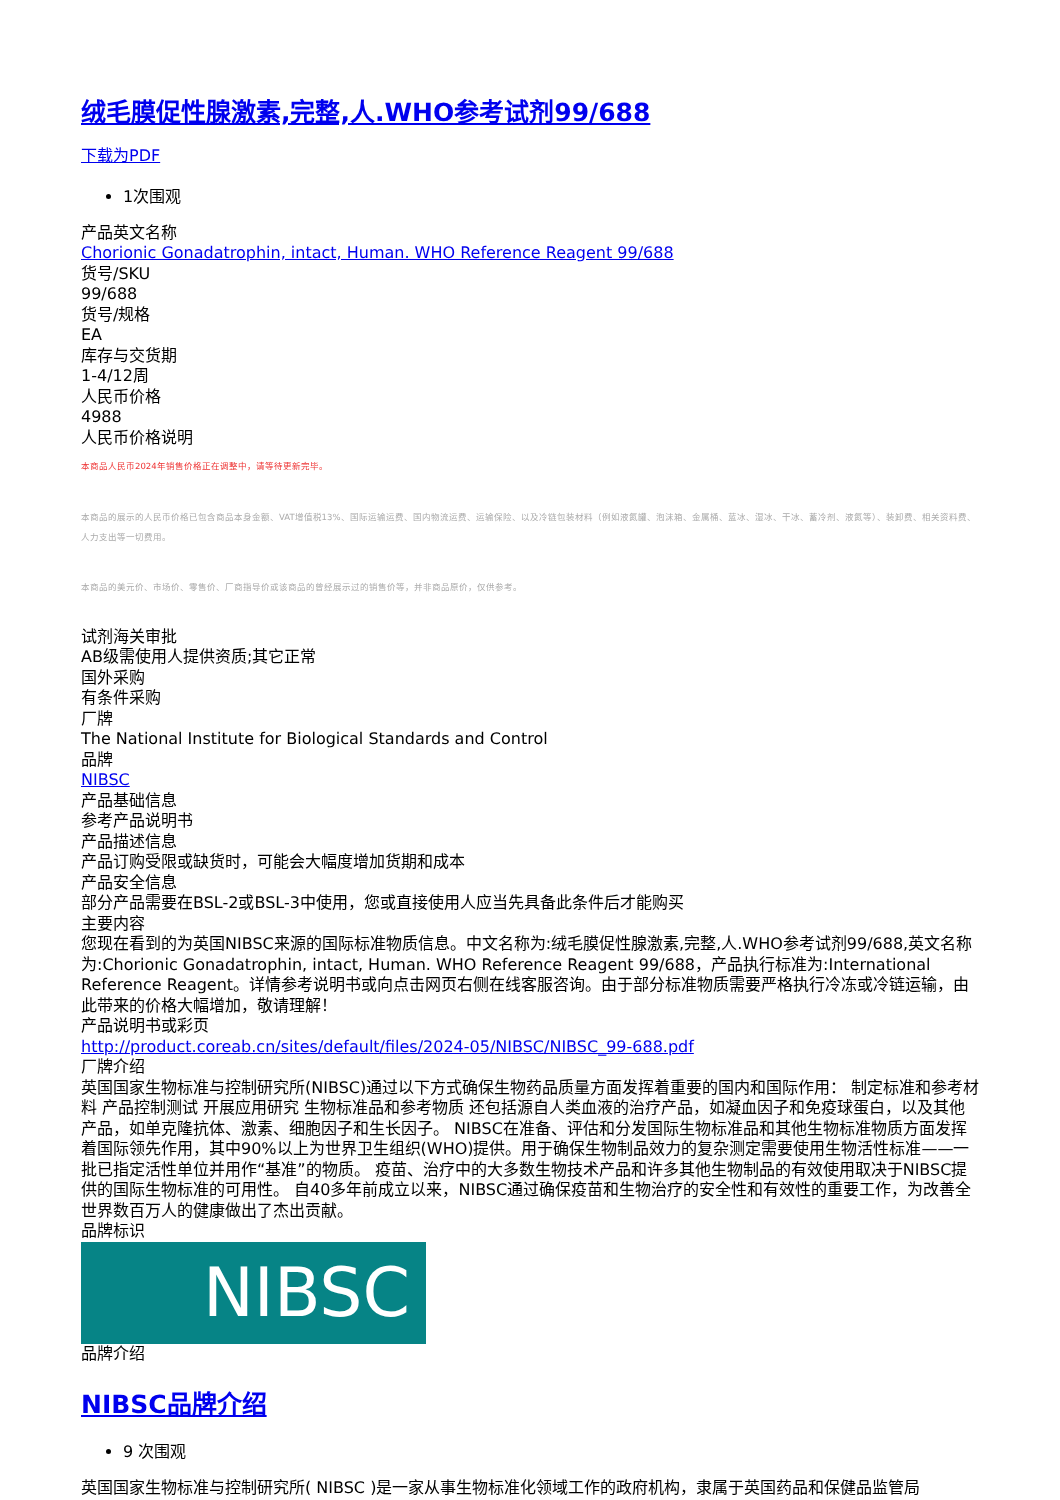绒毛膜促性腺激素,完整,人.WHO参考试剂99/688
下载为PDF
1次围观
产品英文名称
Chorionic Gonadatrophin, intact, Human. WHO Reference Reagent 99/688
货号/SKU
99/688
货号/规格
EA
库存与交货期
1-4/12周
人民币价格
4988
人民币价格说明
本商品人民币2024年销售价格正在调整中，请等待更新完毕。
本商品的展示的人民币价格已包含商品本身金额、VAT增值税13%、国际运输运费、国内物流运费、运输保险、以及冷链包装材料（例如液氮罐、泡沫箱、金属桶、蓝冰、湿冰、干冰、蓄冷剂、液氮等）、装卸费、相关资料费、人力支出等一切费用。
本商品的美元价、市场价、零售价、厂商指导价或该商品的曾经展示过的销售价等，并非商品原价，仅供参考。
试剂海关审批
AB级需使用人提供资质;其它正常
国外采购
有条件采购
厂牌
The National Institute for Biological Standards and Control
品牌
NIBSC
产品基础信息
参考产品说明书
产品描述信息
产品订购受限或缺货时，可能会大幅度增加货期和成本
产品安全信息
部分产品需要在BSL-2或BSL-3中使用，您或直接使用人应当先具备此条件后才能购买
主要内容
您现在看到的为英国NIBSC来源的国际标准物质信息。中文名称为:绒毛膜促性腺激素,完整,人.WHO参考试剂99/688,英文名称为:Chorionic Gonadatrophin, intact, Human. WHO Reference Reagent 99/688，产品执行标准为:International Reference Reagent。详情参考说明书或向点击网页右侧在线客服咨询。由于部分标准物质需要严格执行冷冻或冷链运输，由此带来的价格大幅增加，敬请理解！
产品说明书或彩页
http://product.coreab.cn/sites/default/files/2024-05/NIBSC/NIBSC_99-688.pdf
厂牌介绍
英国国家生物标准与控制研究所(NIBSC)通过以下方式确保生物药品质量方面发挥着重要的国内和国际作用： 制定标准和参考材料 产品控制测试 开展应用研究 生物标准品和参考物质 还包括源自人类血液的治疗产品，如凝血因子和免疫球蛋白，以及其他产品，如单克隆抗体、激素、细胞因子和生长因子。 NIBSC在准备、评估和分发国际生物标准品和其他生物标准物质方面发挥着国际领先作用，其中90%以上为世界卫生组织(WHO)提供。用于确保生物制品效力的复杂测定需要使用生物活性标准——一批已指定活性单位并用作“基准”的物质。 疫苗、治疗中的大多数生物技术产品和许多其他生物制品的有效使用取决于NIBSC提供的国际生物标准的可用性。 自40多年前成立以来，NIBSC通过确保疫苗和生物治疗的安全性和有效性的重要工作，为改善全世界数百万人的健康做出了杰出贡献。
品牌标识
NIBSC
品牌介绍
NIBSC品牌介绍
9 次围观
英国国家生物标准与控制研究所( NIBSC )是一家从事生物标准化领域工作的政府机构，隶属于英国药品和保健品监管局